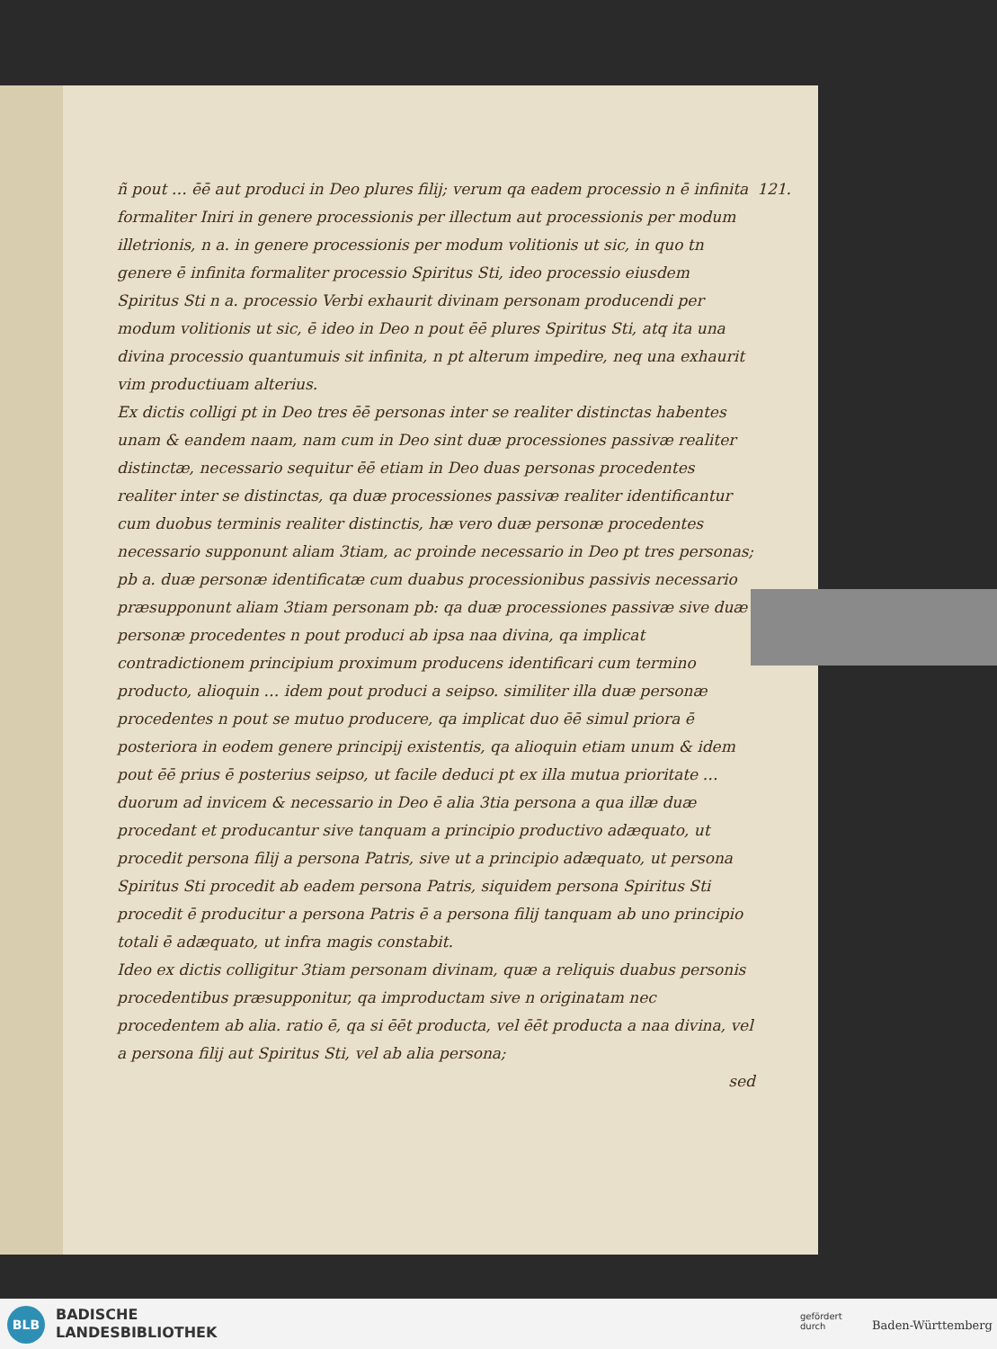121. ñ pout … ēē aut produci in Deo plures filij; verum qa eadem processio n ē infinita formaliter Iniri in genere processionis per illectum aut processionis per modum illetrionis, n a. in genere processionis per modum volitionis ut sic, in quo tn genere ē infinita formaliter processio Spiritus Sti, ideo processio eiusdem Spiritus Sti n a. processio Verbi exhaurit divinam personam producendi per modum volitionis ut sic, ē ideo in Deo n pout ēē plures Spiritus Sti, atq ita una divina processio quantumuis sit infinita, n pt alterum impedire, neq una exhaurit vim productiuam alterius.
Ex dictis colligi pt in Deo tres ēē personas inter se realiter distinctas habentes unam & eandem naam, nam cum in Deo sint duæ processiones passivæ realiter distinctæ, necessario sequitur ēē etiam in Deo duas personas procedentes realiter inter se distinctas, qa duæ processiones passivæ realiter identificantur cum duobus terminis realiter distinctis, hæ vero duæ personæ procedentes necessario supponunt aliam 3tiam, ac proinde necessario in Deo pt tres personas; pb a. duæ personæ identificatæ cum duabus processionibus passivis necessario præsupponunt aliam 3tiam personam pb: qa duæ processiones passivæ sive duæ personæ procedentes n pout produci ab ipsa naa divina, qa implicat contradictionem principium proximum producens identificari cum termino producto, alioquin … idem pout produci a seipso. similiter illa duæ personæ procedentes n pout se mutuo producere, qa implicat duo ēē simul priora ē posteriora in eodem genere principij existentis, qa alioquin etiam unum & idem pout ēē prius ē posterius seipso, ut facile deduci pt ex illa mutua prioritate … duorum ad invicem & necessario in Deo ē alia 3tia persona a qua illæ duæ procedant et producantur sive tanquam a principio productivo adæquato, ut procedit persona filij a persona Patris, sive ut a principio adæquato, ut persona Spiritus Sti procedit ab eadem persona Patris, siquidem persona Spiritus Sti procedit ē producitur a persona Patris ē a persona filij tanquam ab uno principio totali ē adæquato, ut infra magis constabit.
Ideo ex dictis colligitur 3tiam personam divinam, quæ a reliquis duabus personis procedentibus præsupponitur, qa improductam sive n originatam nec procedentem ab alia. ratio ē, qa si ēēt producta, vel ēēt producta a naa divina, vel a persona filij aut Spiritus Sti, vel ab alia persona;
sed
BLB
BADISCHE
LANDESBIBLIOTHEK
gefördert
durch
Baden-Württemberg